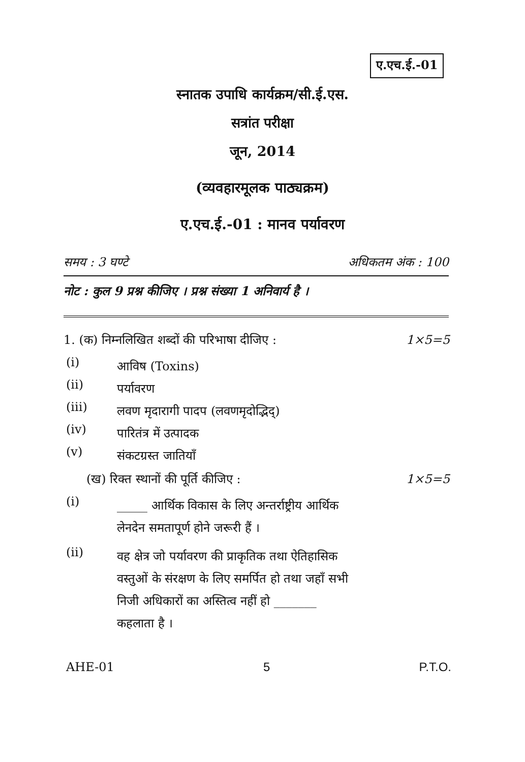ए.एच.ई.-01
स्नातक उपाधि कार्यक्रम/सी.ई.एस.
सत्रांत परीक्षा
जून, 2014
(व्यवहारमूलक पाठ्यक्रम)
ए.एच.ई.-01 : मानव पर्यावरण
समय : 3 घण्टे अधिकतम अंक : 100
नोट : कुल 9 प्रश्न कीजिए । प्रश्न संख्या 1 अनिवार्य है ।
1. (क) निम्नलिखित शब्दों की परिभाषा दीजिए : 1×5=5
(i) आविष (Toxins)
(ii) पर्यावरण
(iii) लवण मृदारागी पादप (लवणमृदोद्भिद्)
(iv) पारितंत्र में उत्पादक
(v) संकटग्रस्त जातियाँ
(ख) रिक्त स्थानों की पूर्ति कीजिए : 1×5=5
(i) _____ आर्थिक विकास के लिए अन्तर्राष्ट्रीय आर्थिक लेनदेन समतापूर्ण होने जरूरी हैं ।
(ii) वह क्षेत्र जो पर्यावरण की प्राकृतिक तथा ऐतिहासिक वस्तुओं के संरक्षण के लिए समर्पित हो तथा जहाँ सभी निजी अधिकारों का अस्तित्व नहीं हो _______ कहलाता है ।
AHE-01 5 P.T.O.